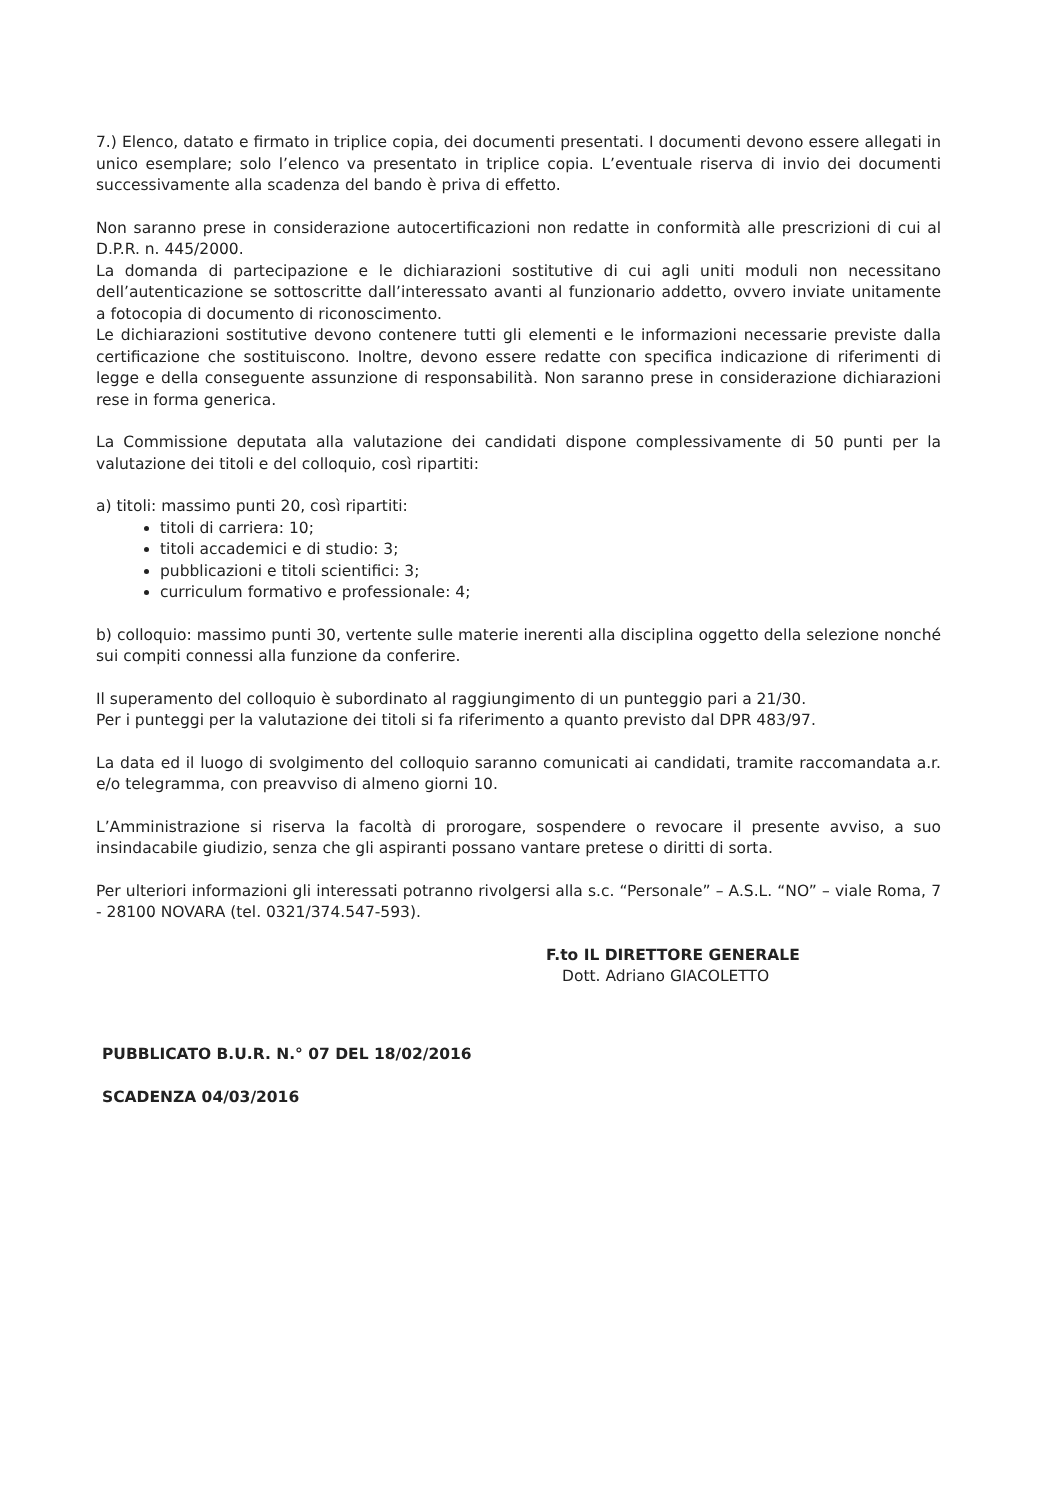7.) Elenco, datato e firmato in triplice copia, dei documenti presentati. I documenti devono essere allegati in unico esemplare; solo l’elenco va presentato in triplice copia. L’eventuale riserva di invio dei documenti successivamente alla scadenza del bando è priva di effetto.
Non saranno prese in considerazione autocertificazioni non redatte in conformità alle prescrizioni di cui al D.P.R. n. 445/2000.
La domanda di partecipazione e le dichiarazioni sostitutive di cui agli uniti moduli non necessitano dell’autenticazione se sottoscritte dall’interessato avanti al funzionario addetto, ovvero inviate unitamente a fotocopia di documento di riconoscimento.
Le dichiarazioni sostitutive devono contenere tutti gli elementi e le informazioni necessarie previste dalla certificazione che sostituiscono. Inoltre, devono essere redatte con specifica indicazione di riferimenti di legge e della conseguente assunzione di responsabilità. Non saranno prese in considerazione dichiarazioni rese in forma generica.
La Commissione deputata alla valutazione dei candidati dispone complessivamente di 50 punti per la valutazione dei titoli e del colloquio, così ripartiti:
a) titoli: massimo punti 20, così ripartiti:
titoli di carriera: 10;
titoli accademici e di studio: 3;
pubblicazioni e titoli scientifici: 3;
curriculum formativo e professionale: 4;
b) colloquio: massimo punti 30, vertente sulle materie inerenti alla disciplina oggetto della selezione nonché sui compiti connessi alla funzione da conferire.
Il superamento del colloquio è subordinato al raggiungimento di un punteggio pari a 21/30.
Per i punteggi per la valutazione dei titoli si fa riferimento a quanto previsto dal DPR 483/97.
La data ed il luogo di svolgimento del colloquio saranno comunicati ai candidati, tramite raccomandata a.r. e/o telegramma, con preavviso di almeno giorni 10.
L’Amministrazione si riserva la facoltà di prorogare, sospendere o revocare il presente avviso, a suo insindacabile giudizio, senza che gli aspiranti possano vantare pretese o diritti di sorta.
Per ulteriori informazioni gli interessati potranno rivolgersi alla s.c. “Personale” – A.S.L. “NO” – viale Roma, 7 - 28100 NOVARA (tel. 0321/374.547-593).
F.to IL DIRETTORE GENERALE
Dott. Adriano GIACOLETTO
PUBBLICATO B.U.R. N.° 07 DEL 18/02/2016
SCADENZA 04/03/2016